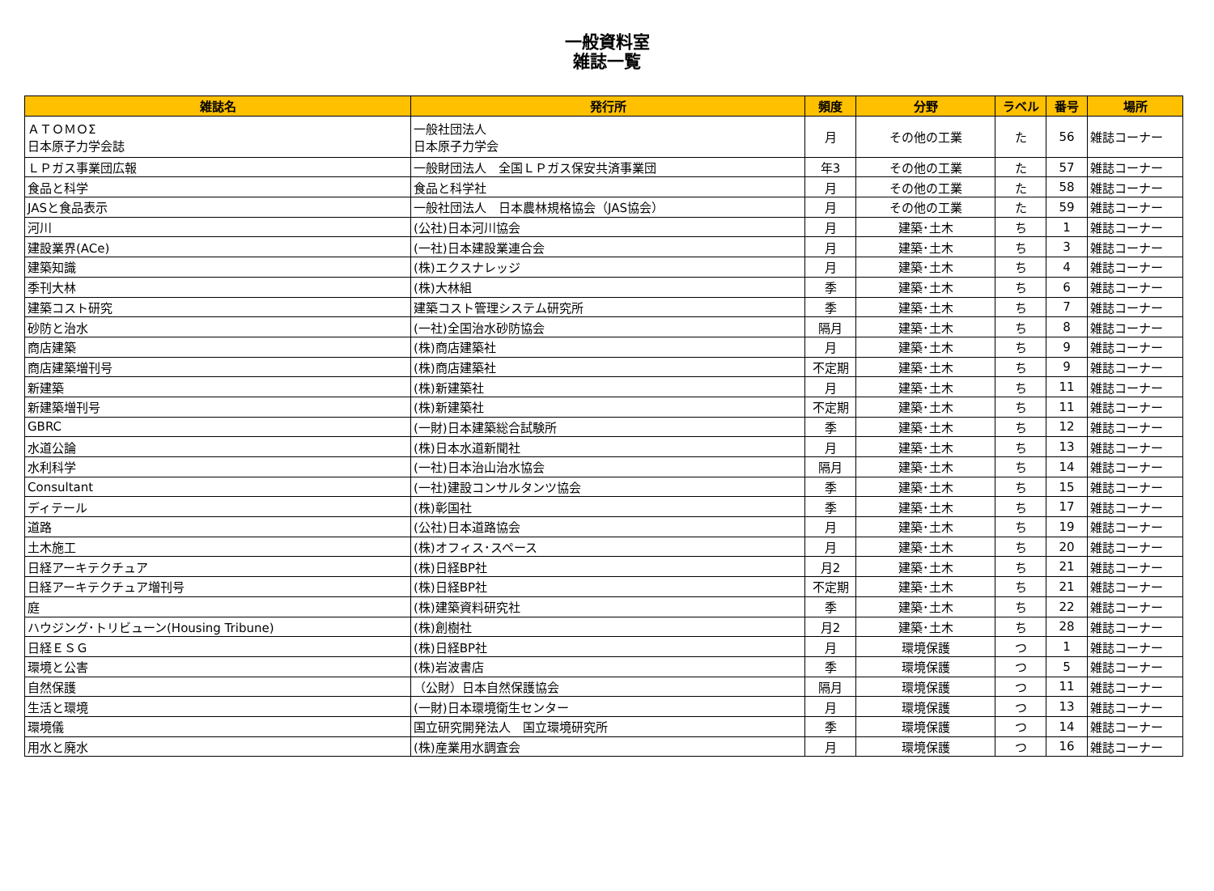一般資料室
雑誌一覧
| 雑誌名 | 発行所 | 頻度 | 分野 | ラベル | 番号 | 場所 |
| --- | --- | --- | --- | --- | --- | --- |
| ＡＴＯＭＯΣ 日本原子力学会誌 | 一般社団法人 日本原子力学会 | 月 | その他の工業 | た | 56 | 雑誌コーナー |
| ＬＰガス事業団広報 | 一般財団法人 全国ＬＰガス保安共済事業団 | 年3 | その他の工業 | た | 57 | 雑誌コーナー |
| 食品と科学 | 食品と科学社 | 月 | その他の工業 | た | 58 | 雑誌コーナー |
| JASと食品表示 | 一般社団法人 日本農林規格協会（JAS協会） | 月 | その他の工業 | た | 59 | 雑誌コーナー |
| 河川 | (公社)日本河川協会 | 月 | 建築･土木 | ち | 1 | 雑誌コーナー |
| 建設業界(ACe) | (一社)日本建設業連合会 | 月 | 建築･土木 | ち | 3 | 雑誌コーナー |
| 建築知識 | (株)エクスナレッジ | 月 | 建築･土木 | ち | 4 | 雑誌コーナー |
| 季刊大林 | (株)大林組 | 季 | 建築･土木 | ち | 6 | 雑誌コーナー |
| 建築コスト研究 | 建築コスト管理システム研究所 | 季 | 建築･土木 | ち | 7 | 雑誌コーナー |
| 砂防と治水 | (一社)全国治水砂防協会 | 隔月 | 建築･土木 | ち | 8 | 雑誌コーナー |
| 商店建築 | (株)商店建築社 | 月 | 建築･土木 | ち | 9 | 雑誌コーナー |
| 商店建築増刊号 | (株)商店建築社 | 不定期 | 建築･土木 | ち | 9 | 雑誌コーナー |
| 新建築 | (株)新建築社 | 月 | 建築･土木 | ち | 11 | 雑誌コーナー |
| 新建築増刊号 | (株)新建築社 | 不定期 | 建築･土木 | ち | 11 | 雑誌コーナー |
| GBRC | (一財)日本建築総合試験所 | 季 | 建築･土木 | ち | 12 | 雑誌コーナー |
| 水道公論 | (株)日本水道新聞社 | 月 | 建築･土木 | ち | 13 | 雑誌コーナー |
| 水利科学 | (一社)日本治山治水協会 | 隔月 | 建築･土木 | ち | 14 | 雑誌コーナー |
| Consultant | (一社)建設コンサルタンツ協会 | 季 | 建築･土木 | ち | 15 | 雑誌コーナー |
| ディテール | (株)彰国社 | 季 | 建築･土木 | ち | 17 | 雑誌コーナー |
| 道路 | (公社)日本道路協会 | 月 | 建築･土木 | ち | 19 | 雑誌コーナー |
| 土木施工 | (株)オフィス･スペース | 月 | 建築･土木 | ち | 20 | 雑誌コーナー |
| 日経アーキテクチュア | (株)日経BP社 | 月2 | 建築･土木 | ち | 21 | 雑誌コーナー |
| 日経アーキテクチュア増刊号 | (株)日経BP社 | 不定期 | 建築･土木 | ち | 21 | 雑誌コーナー |
| 庭 | (株)建築資料研究社 | 季 | 建築･土木 | ち | 22 | 雑誌コーナー |
| ハウジング･トリビューン(Housing Tribune) | (株)創樹社 | 月2 | 建築･土木 | ち | 28 | 雑誌コーナー |
| 日経ＥＳＧ | (株)日経BP社 | 月 | 環境保護 | つ | 1 | 雑誌コーナー |
| 環境と公害 | (株)岩波書店 | 季 | 環境保護 | つ | 5 | 雑誌コーナー |
| 自然保護 | （公財）日本自然保護協会 | 隔月 | 環境保護 | つ | 11 | 雑誌コーナー |
| 生活と環境 | (一財)日本環境衛生センター | 月 | 環境保護 | つ | 13 | 雑誌コーナー |
| 環境儀 | 国立研究開発法人 国立環境研究所 | 季 | 環境保護 | つ | 14 | 雑誌コーナー |
| 用水と廃水 | (株)産業用水調査会 | 月 | 環境保護 | つ | 16 | 雑誌コーナー |